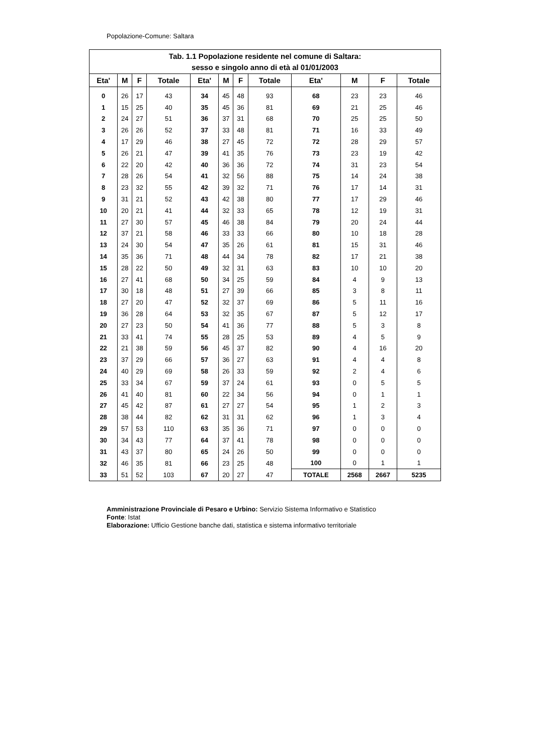Popolazione-Comune: Saltara
| Tab. 1.1 Popolazione residente nel comune di Saltara: sesso e singolo anno di età al 01/01/2003 | | | | | | | | | | | |
| --- | --- | --- | --- | --- | --- | --- | --- | --- | --- | --- | --- |
| Eta' | M | F | Totale | Eta' | M | F | Totale | Eta' | M | F | Totale |
| 0 | 26 | 17 | 43 | 34 | 45 | 48 | 93 | 68 | 23 | 23 | 46 |
| 1 | 15 | 25 | 40 | 35 | 45 | 36 | 81 | 69 | 21 | 25 | 46 |
| 2 | 24 | 27 | 51 | 36 | 37 | 31 | 68 | 70 | 25 | 25 | 50 |
| 3 | 26 | 26 | 52 | 37 | 33 | 48 | 81 | 71 | 16 | 33 | 49 |
| 4 | 17 | 29 | 46 | 38 | 27 | 45 | 72 | 72 | 28 | 29 | 57 |
| 5 | 26 | 21 | 47 | 39 | 41 | 35 | 76 | 73 | 23 | 19 | 42 |
| 6 | 22 | 20 | 42 | 40 | 36 | 36 | 72 | 74 | 31 | 23 | 54 |
| 7 | 28 | 26 | 54 | 41 | 32 | 56 | 88 | 75 | 14 | 24 | 38 |
| 8 | 23 | 32 | 55 | 42 | 39 | 32 | 71 | 76 | 17 | 14 | 31 |
| 9 | 31 | 21 | 52 | 43 | 42 | 38 | 80 | 77 | 17 | 29 | 46 |
| 10 | 20 | 21 | 41 | 44 | 32 | 33 | 65 | 78 | 12 | 19 | 31 |
| 11 | 27 | 30 | 57 | 45 | 46 | 38 | 84 | 79 | 20 | 24 | 44 |
| 12 | 37 | 21 | 58 | 46 | 33 | 33 | 66 | 80 | 10 | 18 | 28 |
| 13 | 24 | 30 | 54 | 47 | 35 | 26 | 61 | 81 | 15 | 31 | 46 |
| 14 | 35 | 36 | 71 | 48 | 44 | 34 | 78 | 82 | 17 | 21 | 38 |
| 15 | 28 | 22 | 50 | 49 | 32 | 31 | 63 | 83 | 10 | 10 | 20 |
| 16 | 27 | 41 | 68 | 50 | 34 | 25 | 59 | 84 | 4 | 9 | 13 |
| 17 | 30 | 18 | 48 | 51 | 27 | 39 | 66 | 85 | 3 | 8 | 11 |
| 18 | 27 | 20 | 47 | 52 | 32 | 37 | 69 | 86 | 5 | 11 | 16 |
| 19 | 36 | 28 | 64 | 53 | 32 | 35 | 67 | 87 | 5 | 12 | 17 |
| 20 | 27 | 23 | 50 | 54 | 41 | 36 | 77 | 88 | 5 | 3 | 8 |
| 21 | 33 | 41 | 74 | 55 | 28 | 25 | 53 | 89 | 4 | 5 | 9 |
| 22 | 21 | 38 | 59 | 56 | 45 | 37 | 82 | 90 | 4 | 16 | 20 |
| 23 | 37 | 29 | 66 | 57 | 36 | 27 | 63 | 91 | 4 | 4 | 8 |
| 24 | 40 | 29 | 69 | 58 | 26 | 33 | 59 | 92 | 2 | 4 | 6 |
| 25 | 33 | 34 | 67 | 59 | 37 | 24 | 61 | 93 | 0 | 5 | 5 |
| 26 | 41 | 40 | 81 | 60 | 22 | 34 | 56 | 94 | 0 | 1 | 1 |
| 27 | 45 | 42 | 87 | 61 | 27 | 27 | 54 | 95 | 1 | 2 | 3 |
| 28 | 38 | 44 | 82 | 62 | 31 | 31 | 62 | 96 | 1 | 3 | 4 |
| 29 | 57 | 53 | 110 | 63 | 35 | 36 | 71 | 97 | 0 | 0 | 0 |
| 30 | 34 | 43 | 77 | 64 | 37 | 41 | 78 | 98 | 0 | 0 | 0 |
| 31 | 43 | 37 | 80 | 65 | 24 | 26 | 50 | 99 | 0 | 0 | 0 |
| 32 | 46 | 35 | 81 | 66 | 23 | 25 | 48 | 100 | 0 | 1 | 1 |
| 33 | 51 | 52 | 103 | 67 | 20 | 27 | 47 | TOTALE | 2568 | 2667 | 5235 |
Amministrazione Provinciale di Pesaro e Urbino: Servizio Sistema Informativo e Statistico
Fonte: Istat
Elaborazione: Ufficio Gestione banche dati, statistica e sistema informativo territoriale